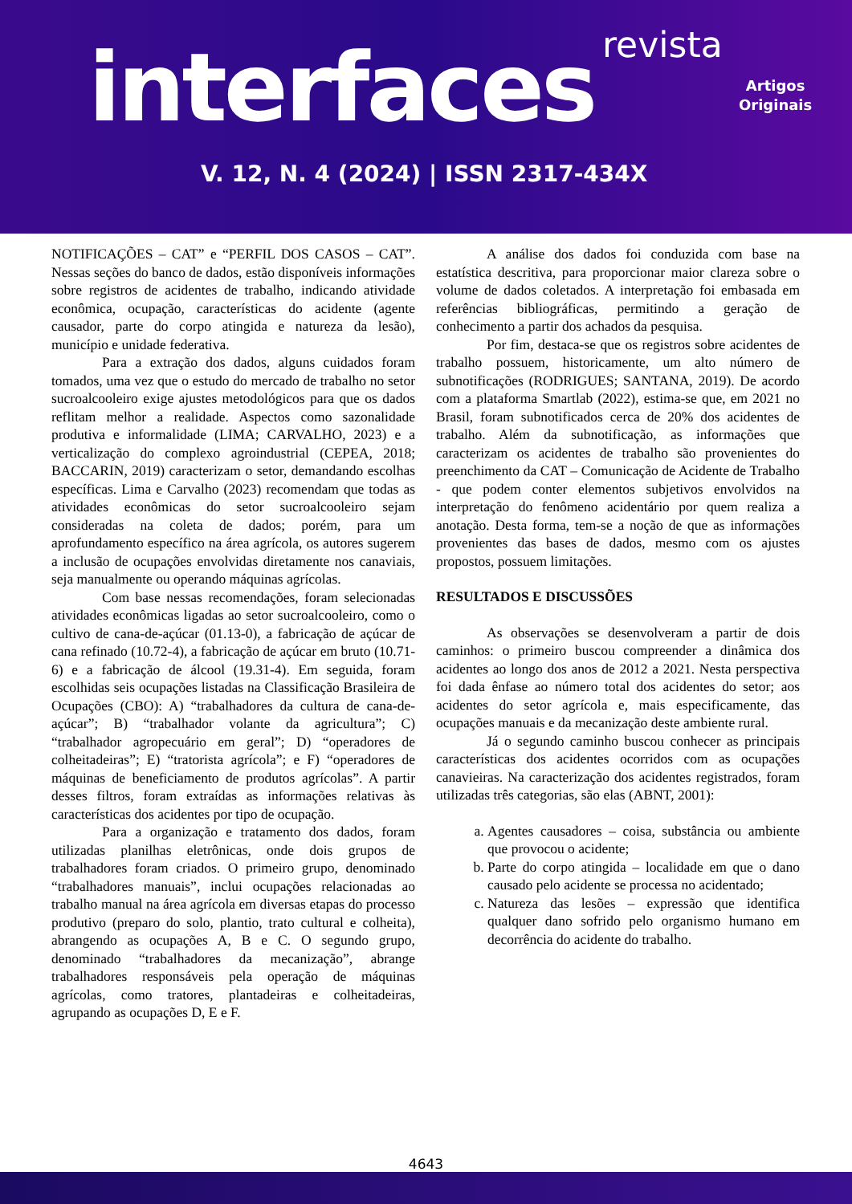revista
interfaces
Artigos
Originais
V. 12, N. 4 (2024) | ISSN 2317-434X
NOTIFICAÇÕES – CAT” e “PERFIL DOS CASOS – CAT”. Nessas seções do banco de dados, estão disponíveis informações sobre registros de acidentes de trabalho, indicando atividade econômica, ocupação, características do acidente (agente causador, parte do corpo atingida e natureza da lesão), município e unidade federativa.
Para a extração dos dados, alguns cuidados foram tomados, uma vez que o estudo do mercado de trabalho no setor sucroalcooleiro exige ajustes metodológicos para que os dados reflitam melhor a realidade. Aspectos como sazonalidade produtiva e informalidade (LIMA; CARVALHO, 2023) e a verticalização do complexo agroindustrial (CEPEA, 2018; BACCARIN, 2019) caracterizam o setor, demandando escolhas específicas. Lima e Carvalho (2023) recomendam que todas as atividades econômicas do setor sucroalcooleiro sejam consideradas na coleta de dados; porém, para um aprofundamento específico na área agrícola, os autores sugerem a inclusão de ocupações envolvidas diretamente nos canaviais, seja manualmente ou operando máquinas agrícolas.
Com base nessas recomendações, foram selecionadas atividades econômicas ligadas ao setor sucroalcooleiro, como o cultivo de cana-de-açúcar (01.13-0), a fabricação de açúcar de cana refinado (10.72-4), a fabricação de açúcar em bruto (10.71-6) e a fabricação de álcool (19.31-4). Em seguida, foram escolhidas seis ocupações listadas na Classificação Brasileira de Ocupações (CBO): A) “trabalhadores da cultura de cana-de-açúcar”; B) “trabalhador volante da agricultura”; C) “trabalhador agropecuário em geral”; D) “operadores de colheitadeiras”; E) “tratorista agrícola”; e F) “operadores de máquinas de beneficiamento de produtos agrícolas”. A partir desses filtros, foram extraídas as informações relativas às características dos acidentes por tipo de ocupação.
Para a organização e tratamento dos dados, foram utilizadas planilhas eletrônicas, onde dois grupos de trabalhadores foram criados. O primeiro grupo, denominado “trabalhadores manuais”, inclui ocupações relacionadas ao trabalho manual na área agrícola em diversas etapas do processo produtivo (preparo do solo, plantio, trato cultural e colheita), abrangendo as ocupações A, B e C. O segundo grupo, denominado “trabalhadores da mecanização”, abrange trabalhadores responsáveis pela operação de máquinas agrícolas, como tratores, plantadeiras e colheitadeiras, agrupando as ocupações D, E e F.
A análise dos dados foi conduzida com base na estatística descritiva, para proporcionar maior clareza sobre o volume de dados coletados. A interpretação foi embasada em referências bibliográficas, permitindo a geração de conhecimento a partir dos achados da pesquisa.
Por fim, destaca-se que os registros sobre acidentes de trabalho possuem, historicamente, um alto número de subnotificações (RODRIGUES; SANTANA, 2019). De acordo com a plataforma Smartlab (2022), estima-se que, em 2021 no Brasil, foram subnotificados cerca de 20% dos acidentes de trabalho. Além da subnotificação, as informações que caracterizam os acidentes de trabalho são provenientes do preenchimento da CAT – Comunicação de Acidente de Trabalho - que podem conter elementos subjetivos envolvidos na interpretação do fenômeno acidentário por quem realiza a anotação. Desta forma, tem-se a noção de que as informações provenientes das bases de dados, mesmo com os ajustes propostos, possuem limitações.
RESULTADOS E DISCUSSÕES
As observações se desenvolveram a partir de dois caminhos: o primeiro buscou compreender a dinâmica dos acidentes ao longo dos anos de 2012 a 2021. Nesta perspectiva foi dada ênfase ao número total dos acidentes do setor; aos acidentes do setor agrícola e, mais especificamente, das ocupações manuais e da mecanização deste ambiente rural.
Já o segundo caminho buscou conhecer as principais características dos acidentes ocorridos com as ocupações canavieiras. Na caracterização dos acidentes registrados, foram utilizadas três categorias, são elas (ABNT, 2001):
a. Agentes causadores – coisa, substância ou ambiente que provocou o acidente;
b. Parte do corpo atingida – localidade em que o dano causado pelo acidente se processa no acidentado;
c. Natureza das lesões – expressão que identifica qualquer dano sofrido pelo organismo humano em decorrência do acidente do trabalho.
4643